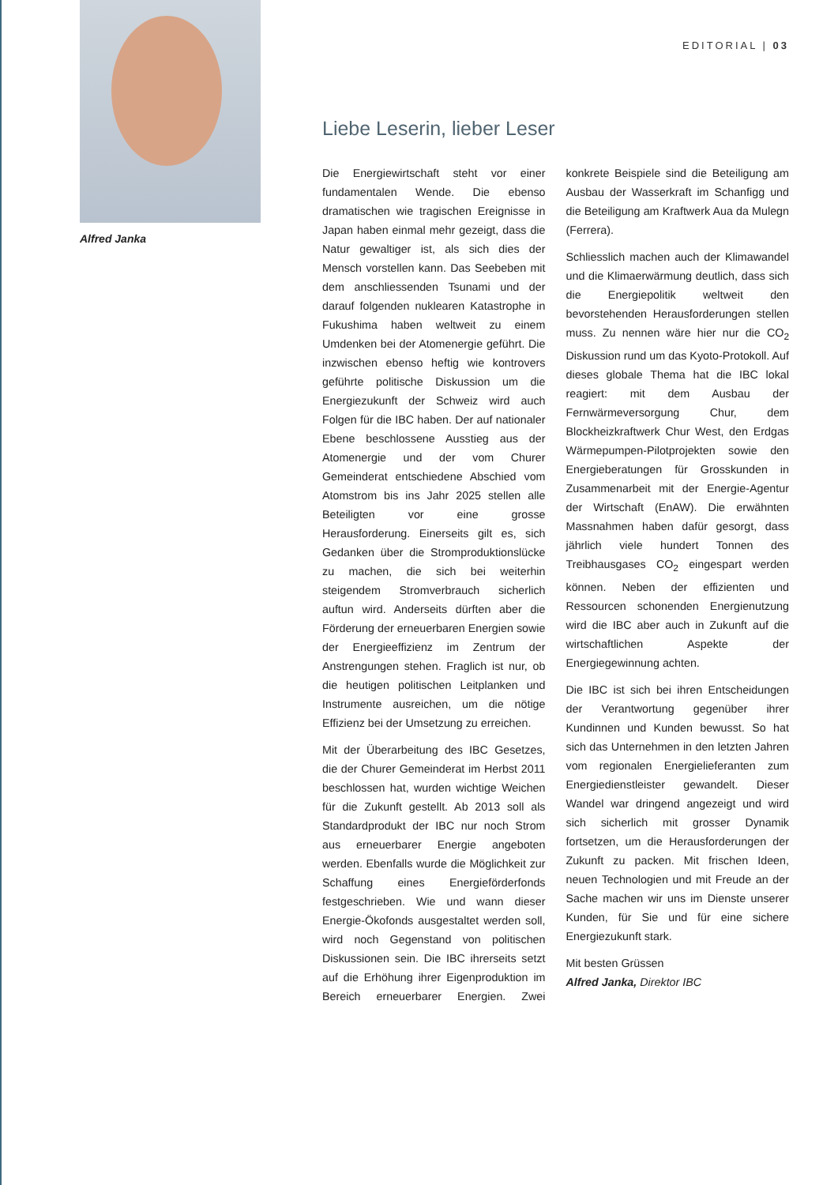Alfred Janka
EDITORIAL | 03
Liebe Leserin, lieber Leser
Die Energiewirtschaft steht vor einer fundamentalen Wende. Die ebenso dramatischen wie tragischen Ereignisse in Japan haben einmal mehr gezeigt, dass die Natur gewaltiger ist, als sich dies der Mensch vorstellen kann. Das Seebeben mit dem anschliessenden Tsunami und der darauf folgenden nuklearen Katastrophe in Fukushima haben weltweit zu einem Umdenken bei der Atomenergie geführt. Die inzwischen ebenso heftig wie kontrovers geführte politische Diskussion um die Energiezukunft der Schweiz wird auch Folgen für die IBC haben. Der auf nationaler Ebene beschlossene Ausstieg aus der Atomenergie und der vom Churer Gemeinderat entschiedene Abschied vom Atomstrom bis ins Jahr 2025 stellen alle Beteiligten vor eine grosse Herausforderung. Einerseits gilt es, sich Gedanken über die Stromproduktionslücke zu machen, die sich bei weiterhin steigendem Stromverbrauch sicherlich auftun wird. Anderseits dürften aber die Förderung der erneuerbaren Energien sowie der Energieeffizienz im Zentrum der Anstrengungen stehen. Fraglich ist nur, ob die heutigen politischen Leitplanken und Instrumente ausreichen, um die nötige Effizienz bei der Umsetzung zu erreichen.
Mit der Überarbeitung des IBC Gesetzes, die der Churer Gemeinderat im Herbst 2011 beschlossen hat, wurden wichtige Weichen für die Zukunft gestellt. Ab 2013 soll als Standardprodukt der IBC nur noch Strom aus erneuerbarer Energie angeboten werden. Ebenfalls wurde die Möglichkeit zur Schaffung eines Energieförderfonds festgeschrieben. Wie und wann dieser Energie-Ökofonds ausgestaltet werden soll, wird noch Gegenstand von politischen Diskussionen sein. Die IBC ihrerseits setzt auf die Erhöhung ihrer Eigenproduktion im Bereich erneuerbarer Energien. Zwei konkrete Beispiele sind die Beteiligung am Ausbau der Wasserkraft im Schanfigg und die Beteiligung am Kraftwerk Aua da Mulegn (Ferrera).
Schliesslich machen auch der Klimawandel und die Klimaerwärmung deutlich, dass sich die Energiepolitik weltweit den bevorstehenden Herausforderungen stellen muss. Zu nennen wäre hier nur die CO<sub>2</sub> Diskussion rund um das Kyoto-Protokoll. Auf dieses globale Thema hat die IBC lokal reagiert: mit dem Ausbau der Fernwärmeversorgung Chur, dem Blockheizkraftwerk Chur West, den Erdgas Wärmepumpen-Pilotprojekten sowie den Energieberatungen für Grosskunden in Zusammenarbeit mit der Energie-Agentur der Wirtschaft (EnAW). Die erwähnten Massnahmen haben dafür gesorgt, dass jährlich viele hundert Tonnen des Treibhausgases CO<sub>2</sub> eingespart werden können. Neben der effizienten und Ressourcen schonenden Energienutzung wird die IBC aber auch in Zukunft auf die wirtschaftlichen Aspekte der Energiegewinnung achten.
Die IBC ist sich bei ihren Entscheidungen der Verantwortung gegenüber ihrer Kundinnen und Kunden bewusst. So hat sich das Unternehmen in den letzten Jahren vom regionalen Energielieferanten zum Energiedienstleister gewandelt. Dieser Wandel war dringend angezeigt und wird sich sicherlich mit grosser Dynamik fortsetzen, um die Herausforderungen der Zukunft zu packen. Mit frischen Ideen, neuen Technologien und mit Freude an der Sache machen wir uns im Dienste unserer Kunden, für Sie und für eine sichere Energiezukunft stark.
Mit besten Grüssen
Alfred Janka, Direktor IBC